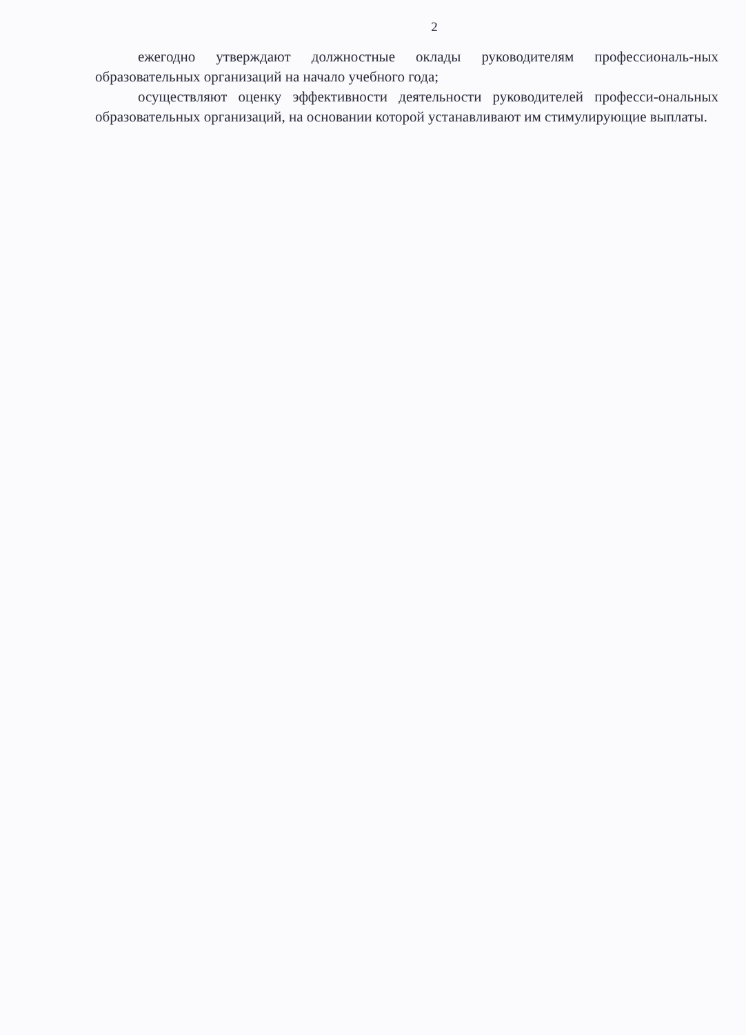2
ежегодно утверждают должностные оклады руководителям профессиональ-ных образовательных организаций на начало учебного года;
осуществляют оценку эффективности деятельности руководителей професси-ональных образовательных организаций, на основании которой устанавливают им стимулирующие выплаты.